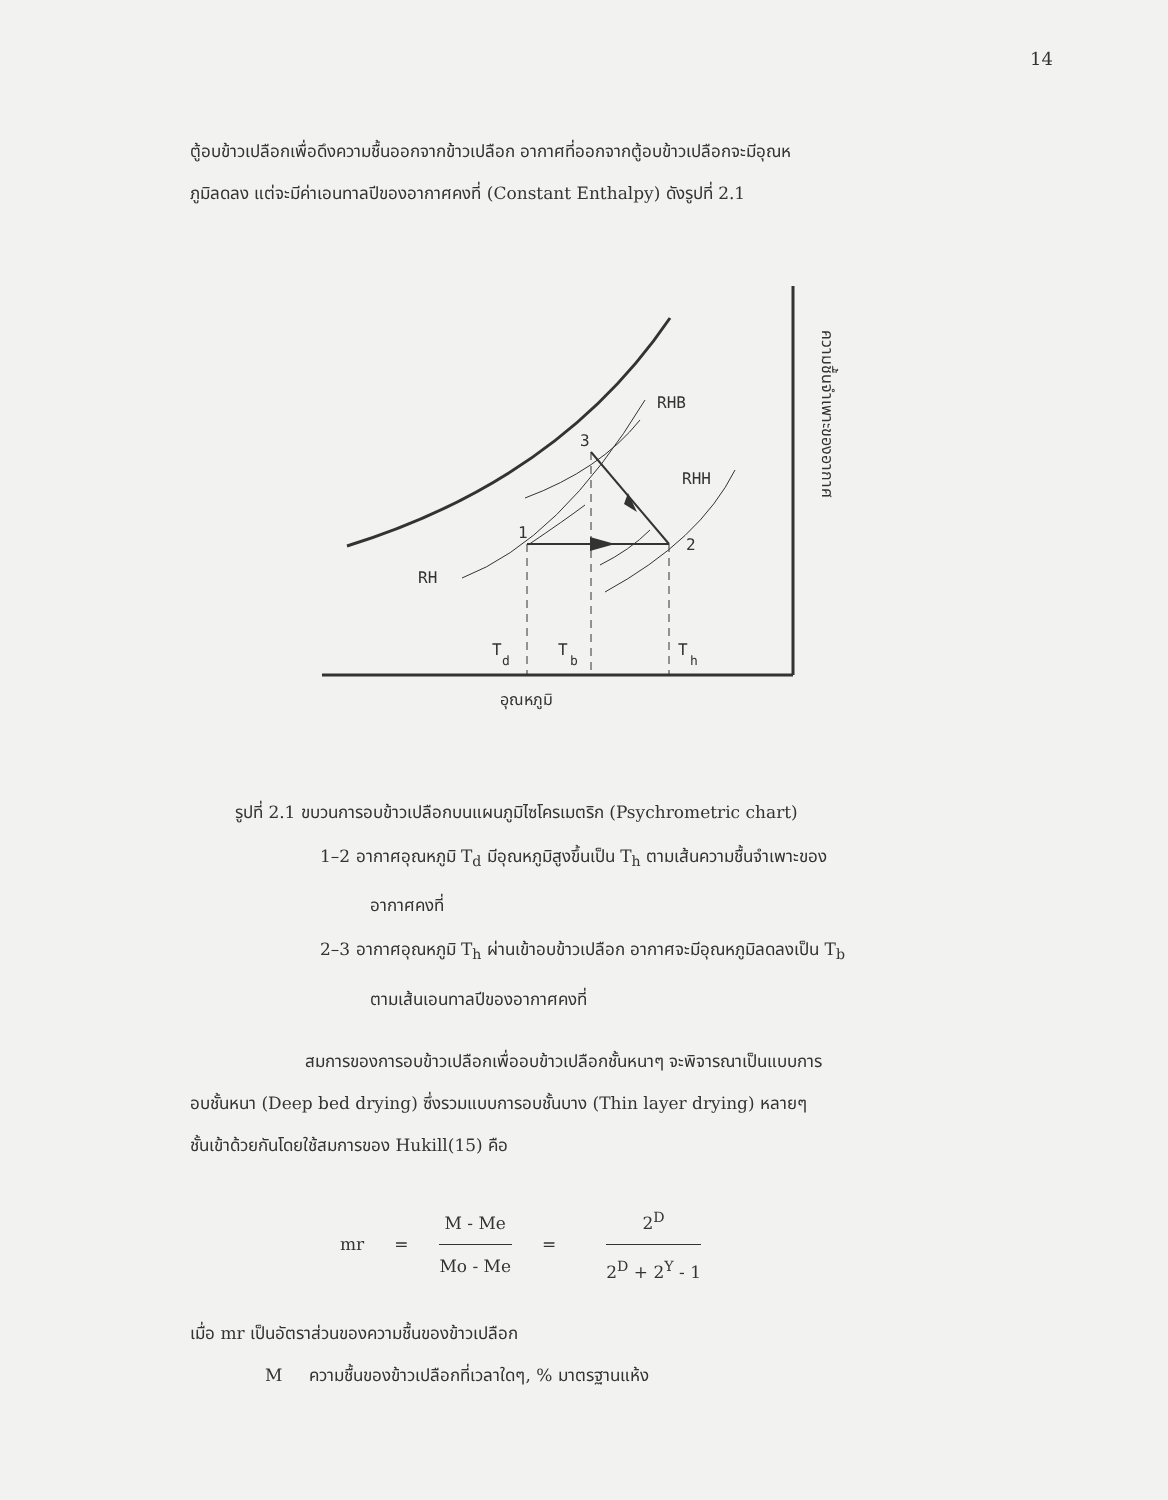14
ตู้อบข้าวเปลือกเพื่อดึงความชื้นออกจากข้าวเปลือก อากาศที่ออกจากตู้อบข้าวเปลือกจะมีอุณห
ภูมิลดลง แต่จะมีค่าเอนทาลปีของอากาศคงที่ (Constant Enthalpy) ดังรูปที่ 2.1
RHB
RHH
RH
3
1
2
T
d
T
b
T
h
อุณหภูมิ
ความชื้นจำเพาะของอากาศ
รูปที่ 2.1 ขบวนการอบข้าวเปลือกบนแผนภูมิไซโครเมตริก (Psychrometric chart)
1–2 อากาศอุณหภูมิ T<sub>d</sub> มีอุณหภูมิสูงขึ้นเป็น T<sub>h</sub> ตามเส้นความชื้นจำเพาะของ
อากาศคงที่
2–3 อากาศอุณหภูมิ T<sub>h</sub> ผ่านเข้าอบข้าวเปลือก อากาศจะมีอุณหภูมิลดลงเป็น T<sub>b</sub>
ตามเส้นเอนทาลปีของอากาศคงที่
สมการของการอบข้าวเปลือกเพื่ออบข้าวเปลือกชั้นหนาๆ จะพิจารณาเป็นแบบการ
อบชั้นหนา (Deep bed drying) ซึ่งรวมแบบการอบชั้นบาง (Thin layer drying) หลายๆ
ชั้นเข้าด้วยกันโดยใช้สมการของ Hukill(15) คือ
mr = M - Me Mo - Me = 2<sup>D</sup> 2<sup>D</sup> + 2<sup>Y</sup> - 1
เมื่อ mr เป็นอัตราส่วนของความชื้นของข้าวเปลือก
M ความชื้นของข้าวเปลือกที่เวลาใดๆ, % มาตรฐานแห้ง